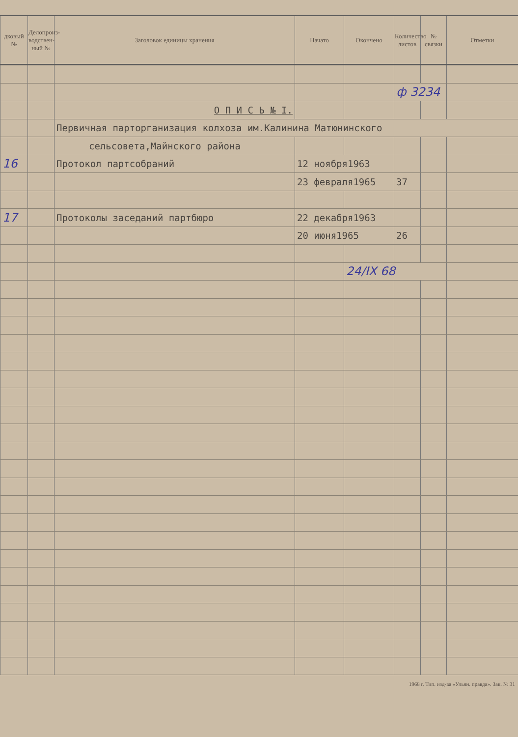| дковый № | Делопроиз­водствен­ный № | Заголовок единицы хранения | Начато | Окончено | Количество листов | № связки | Отметки |
| --- | --- | --- | --- | --- | --- | --- | --- |
| | | | | | ф 3234 | | |
| | | О П И С Ь № I. | | | | | |
| | | Первичная парторганизация колхоза им.Калинина Матюнинского | | | | | |
| | | сельсовета,Майнского района | | | | | |
| 16 | | Протокол партсобраний | 12 ноября1963 | | | | |
| | | | 23 февраля1965 | | 37 | | |
| 17 | | Протоколы заседаний партбюро | 22 декабря1963 | | | | |
| | | | 20 июня1965 | | 26 | | |
| | | | | 24/IX 68 | | | |
1968 г. Тип. изд-ва «Ульян. правда». Зак. № 31